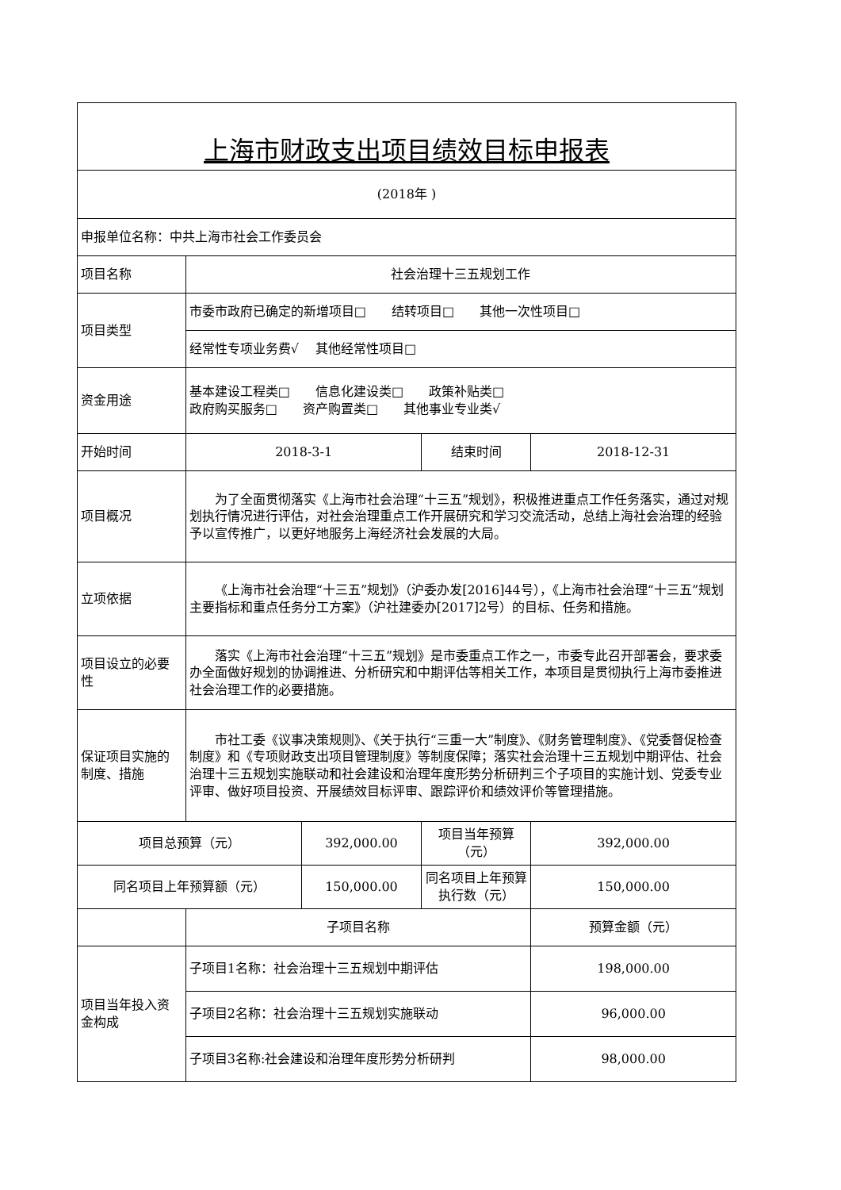| 上海市财政支出项目绩效目标申报表 | | | | |
| (2018年 ) | | | | |
| 申报单位名称：中共上海市社会工作委员会 | | | | |
| 项目名称 | 社会治理十三五规划工作 | | | |
| 项目类型 | 市委市政府已确定的新增项目□ 结转项目□ 其他一次性项目□ | | | |
| | 经常性专项业务费√ 其他经常性项目□ | | | |
| 资金用途 | 基本建设工程类□ 信息化建设类□ 政策补贴类□ 政府购买服务□ 资产购置类□ 其他事业专业类√ | | | |
| 开始时间 | 2018-3-1 | | 结束时间 | 2018-12-31 |
| 项目概况 | 为了全面贯彻落实《上海市社会治理“十三五”规划》，积极推进重点工作任务落实，通过对规划执行情况进行评估，对社会治理重点工作开展研究和学习交流活动，总结上海社会治理的经验予以宣传推广，以更好地服务上海经济社会发展的大局。 | | | |
| 立项依据 | 《上海市社会治理“十三五”规划》（沪委办发[2016]44号），《上海市社会治理“十三五”规划主要指标和重点任务分工方案》（沪社建委办[2017]2号）的目标、任务和措施。 | | | |
| 项目设立的必要性 | 落实《上海市社会治理“十三五”规划》是市委重点工作之一，市委专此召开部署会，要求委办全面做好规划的协调推进、分析研究和中期评估等相关工作，本项目是贯彻执行上海市委推进社会治理工作的必要措施。 | | | |
| 保证项目实施的制度、措施 | 市社工委《议事决策规则》、《关于执行“三重一大”制度》、《财务管理制度》、《党委督促检查制度》和《专项财政支出项目管理制度》等制度保障；落实社会治理十三五规划中期评估、社会治理十三五规划实施联动和社会建设和治理年度形势分析研判三个子项目的实施计划、党委专业评审、做好项目投资、开展绩效目标评审、跟踪评价和绩效评价等管理措施。 | | | |
| 项目总预算（元） | | 392,000.00 | 项目当年预算（元） | 392,000.00 |
| 同名项目上年预算额（元） | | 150,000.00 | 同名项目上年预算执行数（元） | 150,000.00 |
| | 子项目名称 | | | 预算金额（元） |
| 项目当年投入资金构成 | 子项目1名称：社会治理十三五规划中期评估 | | | 198,000.00 |
| | 子项目2名称：社会治理十三五规划实施联动 | | | 96,000.00 |
| | 子项目3名称:社会建设和治理年度形势分析研判 | | | 98,000.00 |